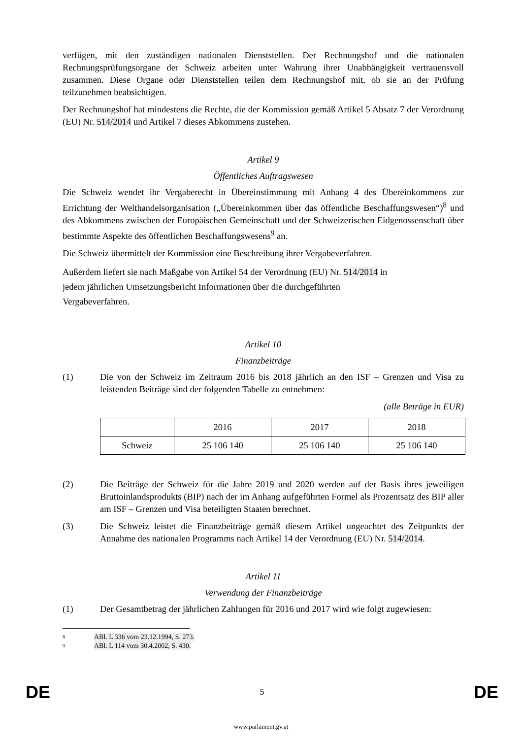verfügen, mit den zuständigen nationalen Dienststellen. Der Rechnungshof und die nationalen Rechnungsprüfungsorgane der Schweiz arbeiten unter Wahrung ihrer Unabhängigkeit vertrauensvoll zusammen. Diese Organe oder Dienststellen teilen dem Rechnungshof mit, ob sie an der Prüfung teilzunehmen beabsichtigen.
Der Rechnungshof hat mindestens die Rechte, die der Kommission gemäß Artikel 5 Absatz 7 der Verordnung (EU) Nr. 514/2014 und Artikel 7 dieses Abkommens zustehen.
Artikel 9
Öffentliches Auftragswesen
Die Schweiz wendet ihr Vergaberecht in Übereinstimmung mit Anhang 4 des Übereinkommens zur Errichtung der Welthandelsorganisation („Übereinkommen über das öffentliche Beschaffungswesen“)<sup>8</sup> und des Abkommens zwischen der Europäischen Gemeinschaft und der Schweizerischen Eidgenossenschaft über bestimmte Aspekte des öffentlichen Beschaffungswesens<sup>9</sup> an.
Die Schweiz übermittelt der Kommission eine Beschreibung ihrer Vergabeverfahren.
Außerdem liefert sie nach Maßgabe von Artikel 54 der Verordnung (EU) Nr. 514/2014 in
jedem jährlichen Umsetzungsbericht Informationen über die durchgeführten
Vergabeverfahren.
Artikel 10
Finanzbeiträge
(1) Die von der Schweiz im Zeitraum 2016 bis 2018 jährlich an den ISF – Grenzen und Visa zu leistenden Beiträge sind der folgenden Tabelle zu entnehmen:
(alle Beträge in EUR)
| | 2016 | 2017 | 2018 |
| Schweiz | 25 106 140 | 25 106 140 | 25 106 140 |
(2) Die Beiträge der Schweiz für die Jahre 2019 und 2020 werden auf der Basis ihres jeweiligen Bruttoinlandsprodukts (BIP) nach der im Anhang aufgeführten Formel als Prozentsatz des BIP aller am ISF – Grenzen und Visa beteiligten Staaten berechnet.
(3) Die Schweiz leistet die Finanzbeiträge gemäß diesem Artikel ungeachtet des Zeitpunkts der Annahme des nationalen Programms nach Artikel 14 der Verordnung (EU) Nr. 514/2014.
Artikel 11
Verwendung der Finanzbeiträge
(1) Der Gesamtbetrag der jährlichen Zahlungen für 2016 und 2017 wird wie folgt zugewiesen:
8 ABl. L 336 vom 23.12.1994, S. 273.
9 ABl. L 114 vom 30.4.2002, S. 430.
DE 5 DE
www.parlament.gv.at